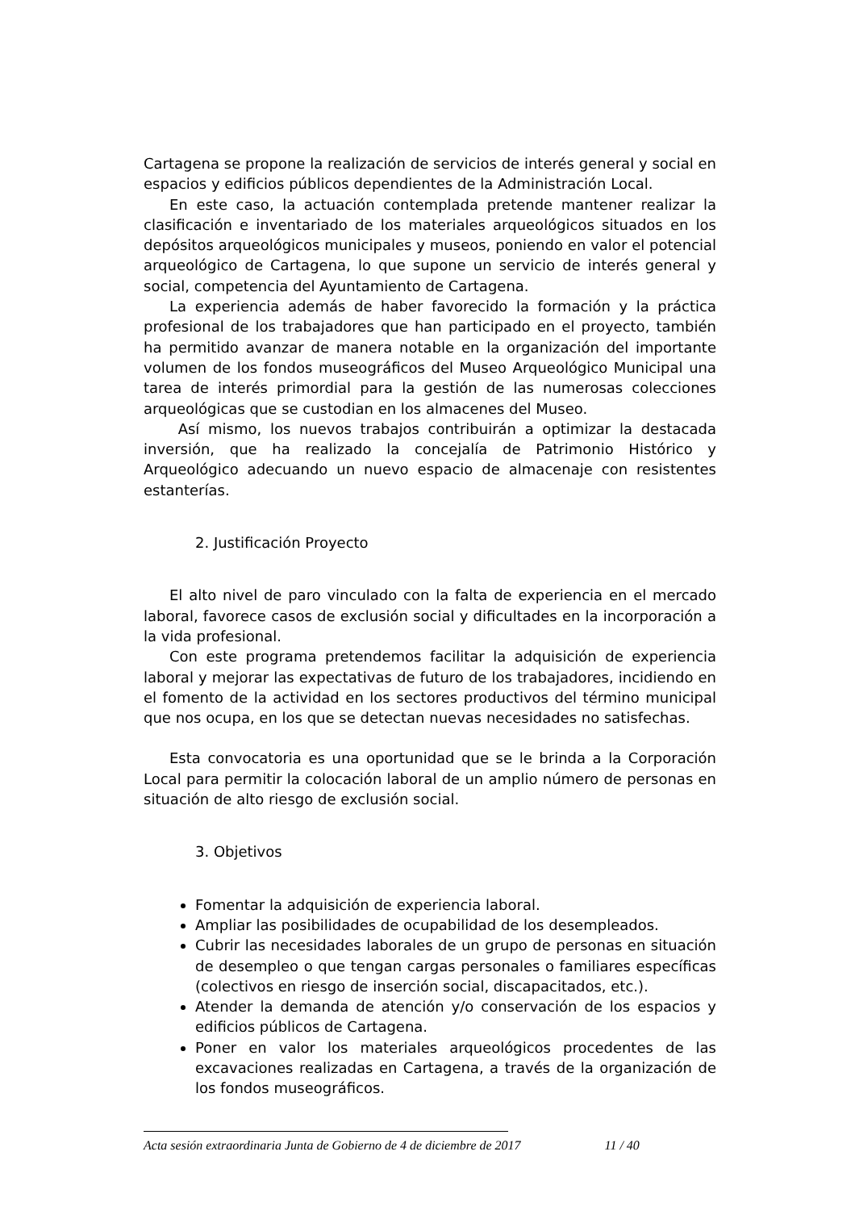Cartagena se propone la realización de servicios de interés general y social en espacios y edificios públicos dependientes de la Administración Local.
En este caso, la actuación contemplada pretende mantener realizar la clasificación e inventariado de los materiales arqueológicos situados en los depósitos arqueológicos municipales y museos, poniendo en valor el potencial arqueológico de Cartagena, lo que supone un servicio de interés general y social, competencia del Ayuntamiento de Cartagena.
La experiencia además de haber favorecido la formación y la práctica profesional de los trabajadores que han participado en el proyecto, también ha permitido avanzar de manera notable en la organización del importante volumen de los fondos museográficos del Museo Arqueológico Municipal una tarea de interés primordial para la gestión de las numerosas colecciones arqueológicas que se custodian en los almacenes del Museo.
Así mismo, los nuevos trabajos contribuirán a optimizar la destacada inversión, que ha realizado la concejalía de Patrimonio Histórico y Arqueológico adecuando un nuevo espacio de almacenaje con resistentes estanterías.
2. Justificación Proyecto
El alto nivel de paro vinculado con la falta de experiencia en el mercado laboral, favorece casos de exclusión social y dificultades en la incorporación a la vida profesional.
Con este programa pretendemos facilitar la adquisición de experiencia laboral y mejorar las expectativas de futuro de los trabajadores, incidiendo en el fomento de la actividad en los sectores productivos del término municipal que nos ocupa, en los que se detectan nuevas necesidades no satisfechas.
Esta convocatoria es una oportunidad que se le brinda a la Corporación Local para permitir la colocación laboral de un amplio número de personas en situación de alto riesgo de exclusión social.
3. Objetivos
Fomentar la adquisición de experiencia laboral.
Ampliar las posibilidades de ocupabilidad de los desempleados.
Cubrir las necesidades laborales de un grupo de personas en situación de desempleo o que tengan cargas personales o familiares específicas (colectivos en riesgo de inserción social, discapacitados, etc.).
Atender la demanda de atención y/o conservación de los espacios y edificios públicos de Cartagena.
Poner en valor los materiales arqueológicos procedentes de las excavaciones realizadas en Cartagena, a través de la organización de los fondos museográficos.
Acta sesión extraordinaria Junta de Gobierno de 4 de diciembre de 2017 11 / 40